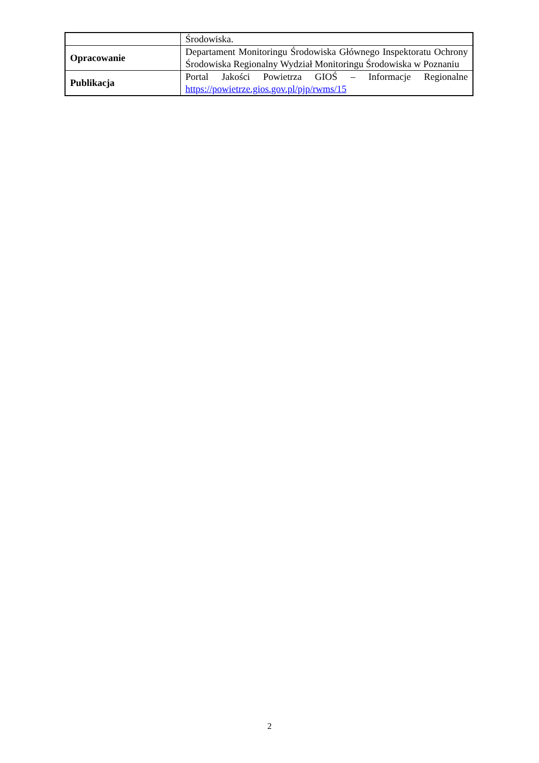| | Środowiska. |
| Opracowanie | Departament Monitoringu Środowiska Głównego Inspektoratu Ochrony Środowiska Regionalny Wydział Monitoringu Środowiska w Poznaniu |
| Publikacja | Portal Jakości Powietrza GIOŚ – Informacje Regionalne https://powietrze.gios.gov.pl/pjp/rwms/15 |
2